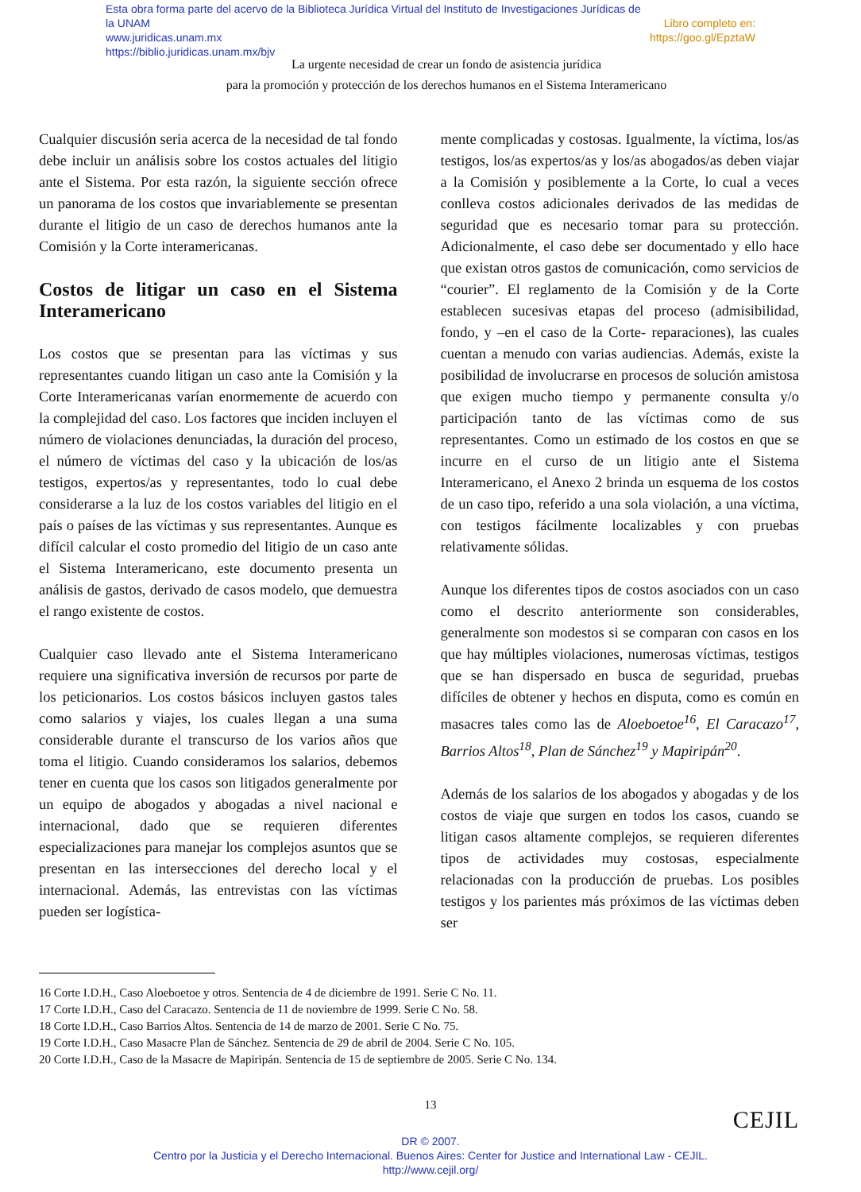Libro completo en:
https://goo.gl/EpztaW Esta obra forma parte del acervo de la Biblioteca Jurídica Virtual del Instituto de Investigaciones Jurídicas de la UNAM
www.juridicas.unam.mx
https://biblio.juridicas.unam.mx/bjv
La urgente necesidad de crear un fondo de asistencia jurídica
para la promoción y protección de los derechos humanos en el Sistema Interamericano
Cualquier discusión seria acerca de la necesidad de tal fondo debe incluir un análisis sobre los costos actuales del litigio ante el Sistema. Por esta razón, la siguiente sección ofrece un panorama de los costos que invariablemente se presentan durante el litigio de un caso de derechos humanos ante la Comisión y la Corte interamericanas.
Costos de litigar un caso en el Sistema Interamericano
Los costos que se presentan para las víctimas y sus representantes cuando litigan un caso ante la Comisión y la Corte Interamericanas varían enormemente de acuerdo con la complejidad del caso. Los factores que inciden incluyen el número de violaciones denunciadas, la duración del proceso, el número de víctimas del caso y la ubicación de los/as testigos, expertos/as y representantes, todo lo cual debe considerarse a la luz de los costos variables del litigio en el país o países de las víctimas y sus representantes. Aunque es difícil calcular el costo promedio del litigio de un caso ante el Sistema Interamericano, este documento presenta un análisis de gastos, derivado de casos modelo, que demuestra el rango existente de costos.
Cualquier caso llevado ante el Sistema Interamericano requiere una significativa inversión de recursos por parte de los peticionarios. Los costos básicos incluyen gastos tales como salarios y viajes, los cuales llegan a una suma considerable durante el transcurso de los varios años que toma el litigio. Cuando consideramos los salarios, debemos tener en cuenta que los casos son litigados generalmente por un equipo de abogados y abogadas a nivel nacional e internacional, dado que se requieren diferentes especializaciones para manejar los complejos asuntos que se presentan en las intersecciones del derecho local y el internacional. Además, las entrevistas con las víctimas pueden ser logística-
mente complicadas y costosas. Igualmente, la víctima, los/as testigos, los/as expertos/as y los/as abogados/as deben viajar a la Comisión y posiblemente a la Corte, lo cual a veces conlleva costos adicionales derivados de las medidas de seguridad que es necesario tomar para su protección. Adicionalmente, el caso debe ser documentado y ello hace que existan otros gastos de comunicación, como servicios de “courier”. El reglamento de la Comisión y de la Corte establecen sucesivas etapas del proceso (admisibilidad, fondo, y –en el caso de la Corte- reparaciones), las cuales cuentan a menudo con varias audiencias. Además, existe la posibilidad de involucrarse en procesos de solución amistosa que exigen mucho tiempo y permanente consulta y/o participación tanto de las víctimas como de sus representantes. Como un estimado de los costos en que se incurre en el curso de un litigio ante el Sistema Interamericano, el Anexo 2 brinda un esquema de los costos de un caso tipo, referido a una sola violación, a una víctima, con testigos fácilmente localizables y con pruebas relativamente sólidas.
Aunque los diferentes tipos de costos asociados con un caso como el descrito anteriormente son considerables, generalmente son modestos si se comparan con casos en los que hay múltiples violaciones, numerosas víctimas, testigos que se han dispersado en busca de seguridad, pruebas difíciles de obtener y hechos en disputa, como es común en masacres tales como las de Aloeboetoe<sup>16</sup>, El Caracazo<sup>17</sup>, Barrios Altos<sup>18</sup>, Plan de Sánchez<sup>19</sup> y Mapiripán<sup>20</sup>.
Además de los salarios de los abogados y abogadas y de los costos de viaje que surgen en todos los casos, cuando se litigan casos altamente complejos, se requieren diferentes tipos de actividades muy costosas, especialmente relacionadas con la producción de pruebas. Los posibles testigos y los parientes más próximos de las víctimas deben ser
16 Corte I.D.H., Caso Aloeboetoe y otros. Sentencia de 4 de diciembre de 1991. Serie C No. 11.
17 Corte I.D.H., Caso del Caracazo. Sentencia de 11 de noviembre de 1999. Serie C No. 58.
18 Corte I.D.H., Caso Barrios Altos. Sentencia de 14 de marzo de 2001. Serie C No. 75.
19 Corte I.D.H., Caso Masacre Plan de Sánchez. Sentencia de 29 de abril de 2004. Serie C No. 105.
20 Corte I.D.H., Caso de la Masacre de Mapiripán. Sentencia de 15 de septiembre de 2005. Serie C No. 134.
13
CEJIL
DR © 2007.
Centro por la Justicia y el Derecho Internacional. Buenos Aires: Center for Justice and International Law - CEJIL.
http://www.cejil.org/